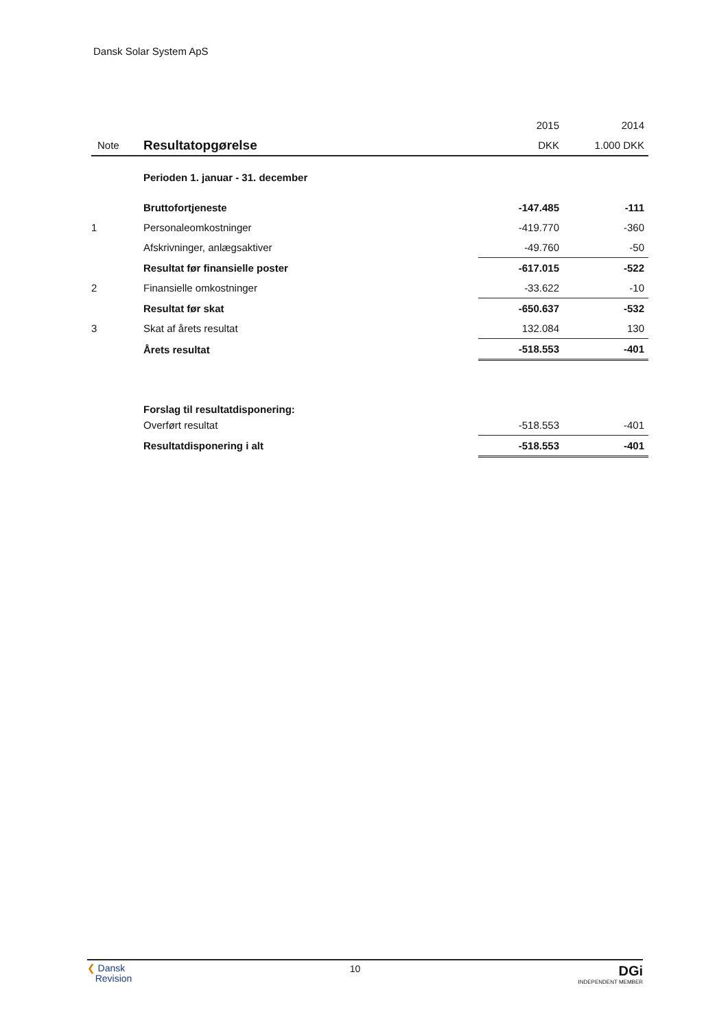Dansk Solar System ApS
| | | 2015 | 2014 |
| --- | --- | --- | --- |
| Note | Resultatopgørelse | DKK | 1.000 DKK |
| | Perioden 1. januar - 31. december | | |
| | Bruttofortjeneste | -147.485 | -111 |
| 1 | Personaleomkostninger | -419.770 | -360 |
| | Afskrivninger, anlægsaktiver | -49.760 | -50 |
| | Resultat før finansielle poster | -617.015 | -522 |
| 2 | Finansielle omkostninger | -33.622 | -10 |
| | Resultat før skat | -650.637 | -532 |
| 3 | Skat af årets resultat | 132.084 | 130 |
| | Årets resultat | -518.553 | -401 |
| | Forslag til resultatdisponering: | | |
| | Overført resultat | -518.553 | -401 |
| | Resultatdisponering i alt | -518.553 | -401 |
❮ Dansk
Revision
10
DGi
INDEPENDENT MEMBER